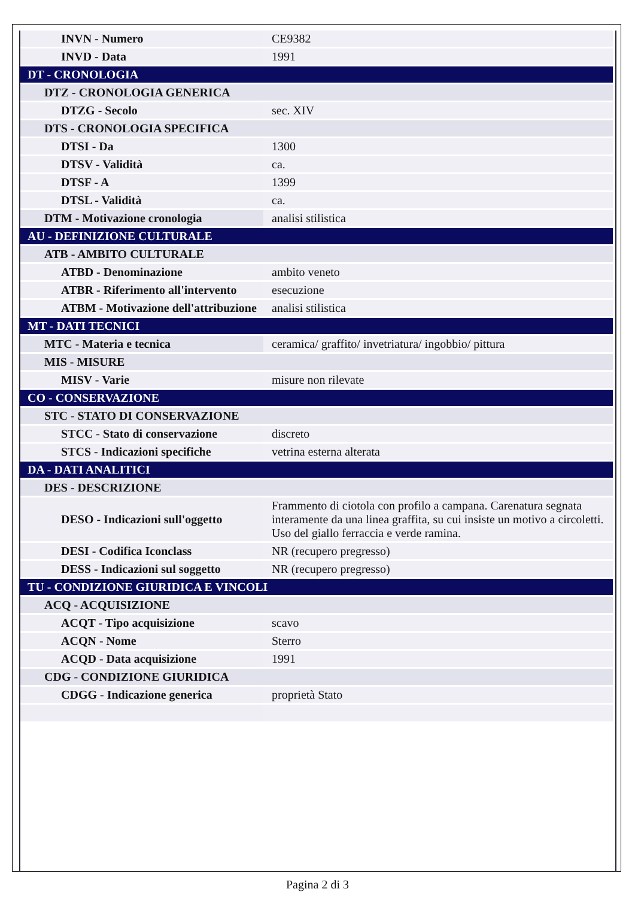| INVN - Numero | CE9382 |
| INVD - Data | 1991 |
| DT - CRONOLOGIA | |
| DTZ - CRONOLOGIA GENERICA | |
| DTZG - Secolo | sec. XIV |
| DTS - CRONOLOGIA SPECIFICA | |
| DTSI - Da | 1300 |
| DTSV - Validità | ca. |
| DTSF - A | 1399 |
| DTSL - Validità | ca. |
| DTM - Motivazione cronologia | analisi stilistica |
| AU - DEFINIZIONE CULTURALE | |
| ATB - AMBITO CULTURALE | |
| ATBD - Denominazione | ambito veneto |
| ATBR - Riferimento all'intervento | esecuzione |
| ATBM - Motivazione dell'attribuzione | analisi stilistica |
| MT - DATI TECNICI | |
| MTC - Materia e tecnica | ceramica/ graffito/ invetriatura/ ingobbio/ pittura |
| MIS - MISURE | |
| MISV - Varie | misure non rilevate |
| CO - CONSERVAZIONE | |
| STC - STATO DI CONSERVAZIONE | |
| STCC - Stato di conservazione | discreto |
| STCS - Indicazioni specifiche | vetrina esterna alterata |
| DA - DATI ANALITICI | |
| DES - DESCRIZIONE | |
| DESO - Indicazioni sull'oggetto | Frammento di ciotola con profilo a campana. Carenatura segnata interamente da una linea graffita, su cui insiste un motivo a circoletti. Uso del giallo ferraccia e verde ramina. |
| DESI - Codifica Iconclass | NR (recupero pregresso) |
| DESS - Indicazioni sul soggetto | NR (recupero pregresso) |
| TU - CONDIZIONE GIURIDICA E VINCOLI | |
| ACQ - ACQUISIZIONE | |
| ACQT - Tipo acquisizione | scavo |
| ACQN - Nome | Sterro |
| ACQD - Data acquisizione | 1991 |
| CDG - CONDIZIONE GIURIDICA | |
| CDGG - Indicazione generica | proprietà Stato |
Pagina 2 di 3